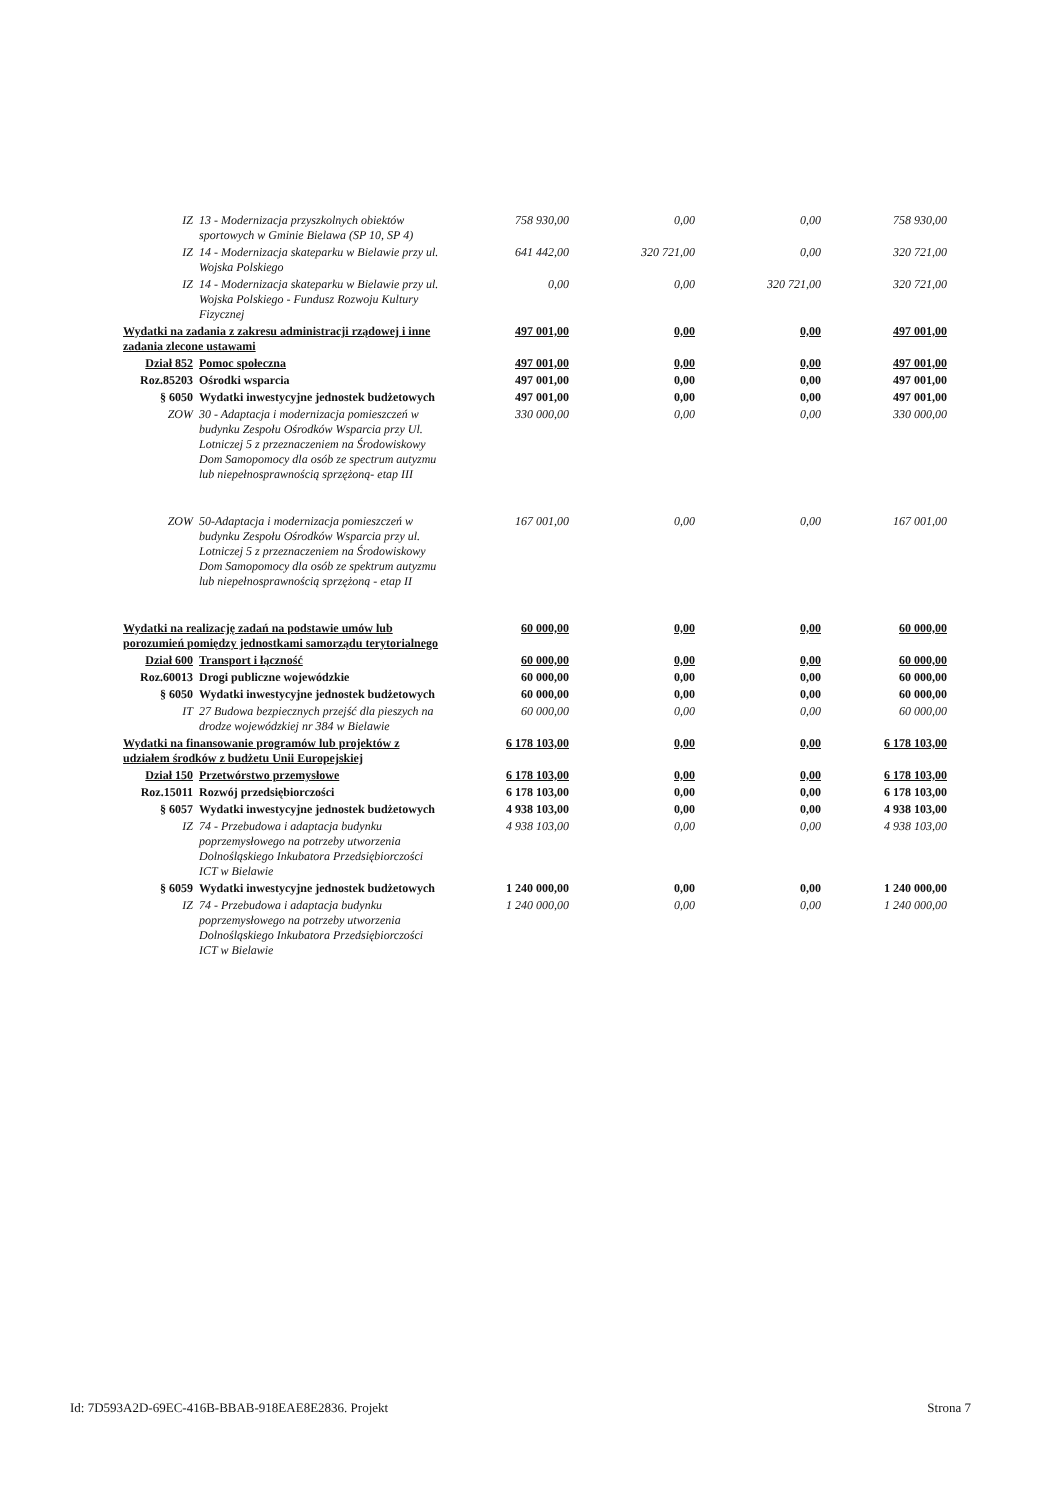| IZ | 13 - Modernizacja przyszkolnych obiektów sportowych w Gminie Bielawa (SP 10, SP 4) | 758 930,00 | 0,00 | 0,00 | 758 930,00 |
| IZ | 14 - Modernizacja skateparku w Bielawie przy ul. Wojska Polskiego | 641 442,00 | 320 721,00 | 0,00 | 320 721,00 |
| IZ | 14 - Modernizacja skateparku w Bielawie przy ul. Wojska Polskiego - Fundusz Rozwoju Kultury Fizycznej | 0,00 | 0,00 | 320 721,00 | 320 721,00 |
| Wydatki na zadania z zakresu administracji rządowej i inne zadania zlecone ustawami | | 497 001,00 | 0,00 | 0,00 | 497 001,00 |
| Dział 852 | Pomoc społeczna | 497 001,00 | 0,00 | 0,00 | 497 001,00 |
| Roz.85203 | Ośrodki wsparcia | 497 001,00 | 0,00 | 0,00 | 497 001,00 |
| § 6050 | Wydatki inwestycyjne jednostek budżetowych | 497 001,00 | 0,00 | 0,00 | 497 001,00 |
| ZOW | 30 - Adaptacja i modernizacja pomieszczeń w budynku Zespołu Ośrodków Wsparcia przy Ul. Lotniczej 5 z przeznaczeniem na Środowiskowy Dom Samopomocy dla osób ze spectrum autyzmu lub niepełnosprawnością sprzężoną- etap III | 330 000,00 | 0,00 | 0,00 | 330 000,00 |
| ZOW | 50-Adaptacja i modernizacja pomieszczeń w budynku Zespołu Ośrodków Wsparcia przy ul. Lotniczej 5 z przeznaczeniem na Środowiskowy Dom Samopomocy dla osób ze spektrum autyzmu lub niepełnosprawnością sprzężoną - etap II | 167 001,00 | 0,00 | 0,00 | 167 001,00 |
| Wydatki na realizację zadań na podstawie umów lub porozumień pomiędzy jednostkami samorządu terytorialnego | | 60 000,00 | 0,00 | 0,00 | 60 000,00 |
| Dział 600 | Transport i łączność | 60 000,00 | 0,00 | 0,00 | 60 000,00 |
| Roz.60013 | Drogi publiczne wojewódzkie | 60 000,00 | 0,00 | 0,00 | 60 000,00 |
| § 6050 | Wydatki inwestycyjne jednostek budżetowych | 60 000,00 | 0,00 | 0,00 | 60 000,00 |
| IT | 27 Budowa bezpiecznych przejść dla pieszych na drodze wojewódzkiej nr 384 w Bielawie | 60 000,00 | 0,00 | 0,00 | 60 000,00 |
| Wydatki na finansowanie programów lub projektów z udziałem środków z budżetu Unii Europejskiej | | 6 178 103,00 | 0,00 | 0,00 | 6 178 103,00 |
| Dział 150 | Przetwórstwo przemysłowe | 6 178 103,00 | 0,00 | 0,00 | 6 178 103,00 |
| Roz.15011 | Rozwój przedsiębiorczości | 6 178 103,00 | 0,00 | 0,00 | 6 178 103,00 |
| § 6057 | Wydatki inwestycyjne jednostek budżetowych | 4 938 103,00 | 0,00 | 0,00 | 4 938 103,00 |
| IZ | 74 - Przebudowa i adaptacja budynku poprzemysłowego na potrzeby utworzenia Dolnośląskiego Inkubatora Przedsiębiorczości ICT w Bielawie | 4 938 103,00 | 0,00 | 0,00 | 4 938 103,00 |
| § 6059 | Wydatki inwestycyjne jednostek budżetowych | 1 240 000,00 | 0,00 | 0,00 | 1 240 000,00 |
| IZ | 74 - Przebudowa i adaptacja budynku poprzemysłowego na potrzeby utworzenia Dolnośląskiego Inkubatora Przedsiębiorczości ICT w Bielawie | 1 240 000,00 | 0,00 | 0,00 | 1 240 000,00 |
Id: 7D593A2D-69EC-416B-BBAB-918EAE8E2836. Projekt Strona 7